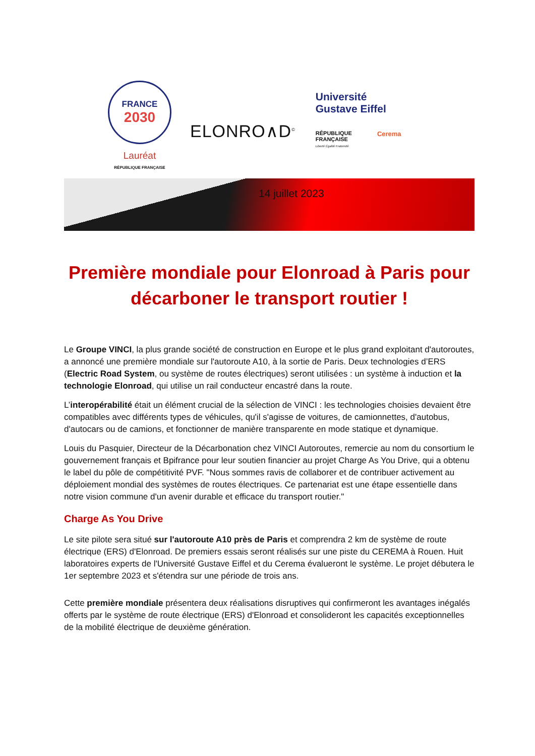FRANCE
2030
Lauréat
RÉPUBLIQUE FRANÇAISE
ELONRO∧D<sup>©</sup>
Université
Gustave Eiffel
RÉPUBLIQUE
FRANÇAISE
Liberté Égalité Fraternité
Cerema
14 juillet 2023
Première mondiale pour Elonroad à Paris pour décarboner le transport routier !
Le Groupe VINCI, la plus grande société de construction en Europe et le plus grand exploitant d'autoroutes, a annoncé une première mondiale sur l'autoroute A10, à la sortie de Paris. Deux technologies d’ERS (Electric Road System, ou système de routes électriques) seront utilisées : un système à induction et la technologie Elonroad, qui utilise un rail conducteur encastré dans la route.
L’interopérabilité était un élément crucial de la sélection de VINCI : les technologies choisies devaient être compatibles avec différents types de véhicules, qu'il s'agisse de voitures, de camionnettes, d'autobus, d'autocars ou de camions, et fonctionner de manière transparente en mode statique et dynamique.
Louis du Pasquier, Directeur de la Décarbonation chez VINCI Autoroutes, remercie au nom du consortium le gouvernement français et Bpifrance pour leur soutien financier au projet Charge As You Drive, qui a obtenu le label du pôle de compétitivité PVF. "Nous sommes ravis de collaborer et de contribuer activement au déploiement mondial des systèmes de routes électriques. Ce partenariat est une étape essentielle dans notre vision commune d'un avenir durable et efficace du transport routier."
Charge As You Drive
Le site pilote sera situé sur l'autoroute A10 près de Paris et comprendra 2 km de système de route électrique (ERS) d'Elonroad. De premiers essais seront réalisés sur une piste du CEREMA à Rouen. Huit laboratoires experts de l'Université Gustave Eiffel et du Cerema évalueront le système. Le projet débutera le 1er septembre 2023 et s'étendra sur une période de trois ans.
Cette première mondiale présentera deux réalisations disruptives qui confirmeront les avantages inégalés offerts par le système de route électrique (ERS) d'Elonroad et consolideront les capacités exceptionnelles de la mobilité électrique de deuxième génération.